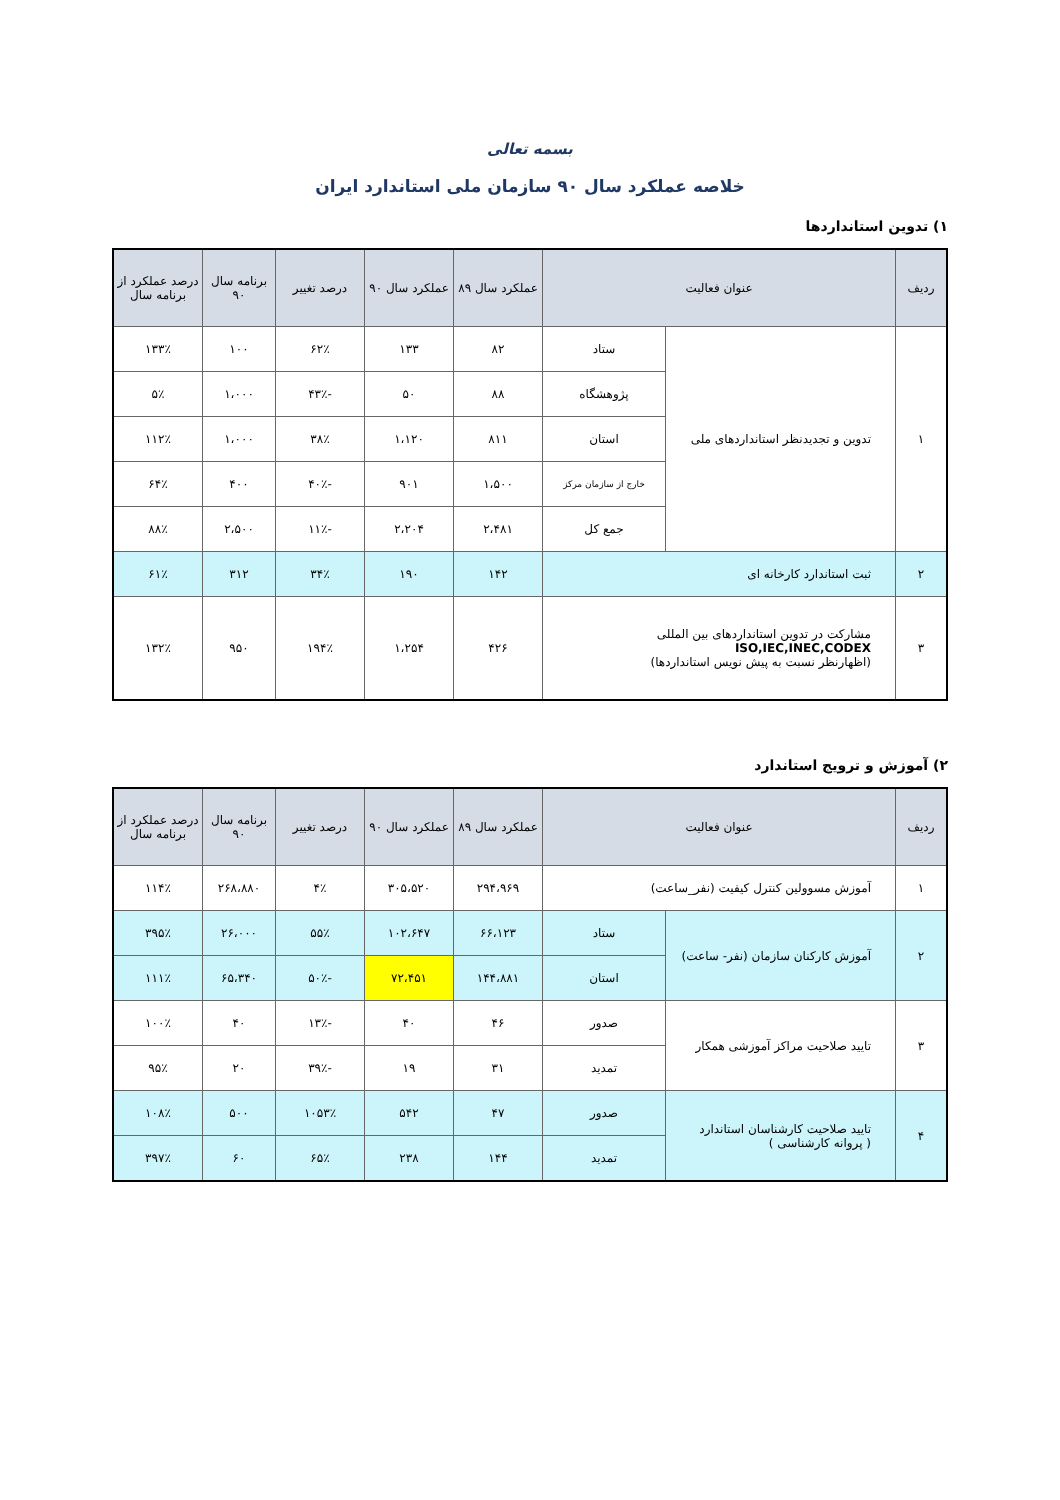بسمه تعالی
خلاصه عملکرد سال ۹۰ سازمان ملی استاندارد ایران
۱) تدوین استانداردها
| ردیف | عنوان فعالیت | | عملکرد سال ۸۹ | عملکرد سال ۹۰ | درصد تغییر | برنامه سال ۹۰ | درصد عملکرد از برنامه سال |
| --- | --- | --- | --- | --- | --- | --- | --- |
| ۱ | تدوین و تجدیدنظر استانداردهای ملی | ستاد | ۸۲ | ۱۳۳ | ۶۲٪ | ۱۰۰ | ۱۳۳٪ |
| | | پژوهشگاه | ۸۸ | ۵۰ | -۴۳٪ | ۱،۰۰۰ | ۵٪ |
| | | استان | ۸۱۱ | ۱،۱۲۰ | ۳۸٪ | ۱،۰۰۰ | ۱۱۲٪ |
| | | خارج از سازمان مرکز | ۱،۵۰۰ | ۹۰۱ | -۴۰٪ | ۴۰۰ | ۶۴٪ |
| | | جمع کل | ۲،۴۸۱ | ۲،۲۰۴ | -۱۱٪ | ۲،۵۰۰ | ۸۸٪ |
| ۲ | ثبت استاندارد کارخانه ای | | ۱۴۲ | ۱۹۰ | ۳۴٪ | ۳۱۲ | ۶۱٪ |
| ۳ | مشارکت در تدوین استانداردهای بین المللی ISO,IEC,INEC,CODEX (اظهارنظر نسبت به پیش نویس استانداردها) | | ۴۲۶ | ۱،۲۵۴ | ۱۹۴٪ | ۹۵۰ | ۱۳۲٪ |
۲) آموزش و ترویج استاندارد
| ردیف | عنوان فعالیت | | عملکرد سال ۸۹ | عملکرد سال ۹۰ | درصد تغییر | برنامه سال ۹۰ | درصد عملکرد از برنامه سال |
| --- | --- | --- | --- | --- | --- | --- | --- |
| ۱ | آموزش مسوولین کنترل کیفیت (نفر_ساعت) | | ۲۹۴،۹۶۹ | ۳۰۵،۵۲۰ | ۴٪ | ۲۶۸،۸۸۰ | ۱۱۴٪ |
| ۲ | آموزش کارکنان سازمان (نفر- ساعت) | ستاد | ۶۶،۱۲۳ | ۱۰۲،۶۴۷ | ۵۵٪ | ۲۶،۰۰۰ | ۳۹۵٪ |
| | | استان | ۱۴۴،۸۸۱ | ۷۲،۴۵۱ | -۵۰٪ | ۶۵،۳۴۰ | ۱۱۱٪ |
| ۳ | تایید صلاحیت مراکز آموزشی همکار | صدور | ۴۶ | ۴۰ | -۱۳٪ | ۴۰ | ۱۰۰٪ |
| | | تمدید | ۳۱ | ۱۹ | -۳۹٪ | ۲۰ | ۹۵٪ |
| ۴ | تایید صلاحیت کارشناسان استاندارد ( پروانه کارشناسی ) | صدور | ۴۷ | ۵۴۲ | ۱۰۵۳٪ | ۵۰۰ | ۱۰۸٪ |
| | | تمدید | ۱۴۴ | ۲۳۸ | ۶۵٪ | ۶۰ | ۳۹۷٪ |